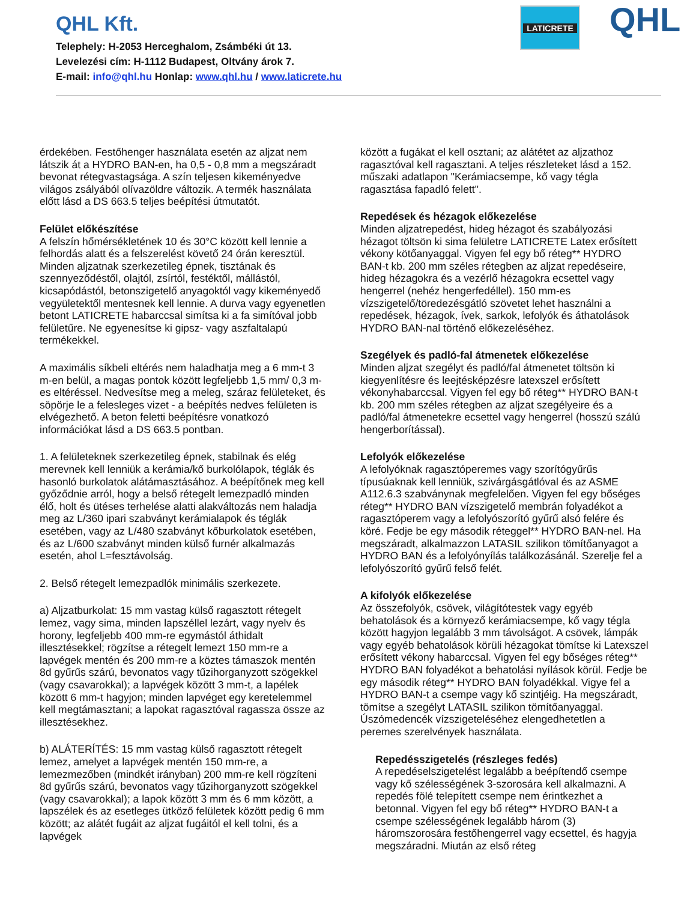QHL Kft.
Telephely: H-2053 Herceghalom, Zsámbéki út 13.
Levelezési cím: H-1112 Budapest, Oltvány árok 7.
E-mail: info@qhl.hu Honlap: www.qhl.hu / www.laticrete.hu
LATICRETE QHL
érdekében. Festőhenger használata esetén az aljzat nem látszik át a HYDRO BAN-en, ha 0,5 - 0,8 mm a megszáradt bevonat rétegvastagsága. A szín teljesen kikeményedve világos zsályából olívazöldre változik. A termék használata előtt lásd a DS 663.5 teljes beépítési útmutatót.
Felület előkészítése
A felszín hőmérsékletének 10 és 30°C között kell lennie a felhordás alatt és a felszerelést követő 24 órán keresztül. Minden aljzatnak szerkezetileg épnek, tisztának és szennyeződéstől, olajtól, zsírtól, festéktől, mállástól, kicsapódástól, betonszigetelő anyagoktól vagy kikeményedő vegyületektől mentesnek kell lennie. A durva vagy egyenetlen betont LATICRETE habarccsal simítsa ki a fa simítóval jobb felületűre. Ne egyenesítse ki gipsz- vagy aszfaltalapú termékekkel.
A maximális síkbeli eltérés nem haladhatja meg a 6 mm-t 3 m-en belül, a magas pontok között legfeljebb 1,5 mm/ 0,3 m-es eltéréssel. Nedvesítse meg a meleg, száraz felületeket, és söpörje le a felesleges vizet - a beépítés nedves felületen is elvégezhető. A beton feletti beépítésre vonatkozó információkat lásd a DS 663.5 pontban.
1. A felületeknek szerkezetileg épnek, stabilnak és elég merevnek kell lenniük a kerámia/kő burkolólapok, téglák és hasonló burkolatok alátámasztásához. A beépítőnek meg kell győződnie arról, hogy a belső rétegelt lemezpadló minden élő, holt és ütéses terhelése alatti alakváltozás nem haladja meg az L/360 ipari szabványt kerámialapok és téglák esetében, vagy az L/480 szabványt kőburkolatok esetében, és az L/600 szabványt minden külső furnér alkalmazás esetén, ahol L=fesztávolság.
2. Belső rétegelt lemezpadlók minimális szerkezete.
a) Aljzatburkolat: 15 mm vastag külső ragasztott rétegelt lemez, vagy sima, minden lapszéllel lezárt, vagy nyelv és horony, legfeljebb 400 mm-re egymástól áthidalt illesztésekkel; rögzítse a rétegelt lemezt 150 mm-re a lapvégek mentén és 200 mm-re a köztes támaszok mentén 8d gyűrűs szárú, bevonatos vagy tűzihorganyzott szögekkel (vagy csavarokkal); a lapvégek között 3 mm-t, a lapélek között 6 mm-t hagyjon; minden lapvéget egy keretelemmel kell megtámasztani; a lapokat ragasztóval ragassza össze az illesztésekhez.
b) ALÁTERÍTÉS: 15 mm vastag külső ragasztott rétegelt lemez, amelyet a lapvégek mentén 150 mm-re, a lemezmezőben (mindkét irányban) 200 mm-re kell rögzíteni 8d gyűrűs szárú, bevonatos vagy tűzihorganyzott szögekkel (vagy csavarokkal); a lapok között 3 mm és 6 mm között, a lapszélek és az esetleges ütköző felületek között pedig 6 mm között; az alátét fugáit az aljzat fugáitól el kell tolni, és a lapvégek
között a fugákat el kell osztani; az alátétet az aljzathoz ragasztóval kell ragasztani. A teljes részleteket lásd a 152. műszaki adatlapon "Kerámiacsempe, kő vagy tégla ragasztása fapadló felett".
Repedések és hézagok előkezelése
Minden aljzatrepedést, hideg hézagot és szabályozási hézagot töltsön ki sima felületre LATICRETE Latex erősített vékony kötőanyaggal. Vigyen fel egy bő réteg** HYDRO BAN-t kb. 200 mm széles rétegben az aljzat repedéseire, hideg hézagokra és a vezérlő hézagokra ecsettel vagy hengerrel (nehéz hengerfedéllel). 150 mm-es vízszigetelő/töredezésgátló szövetet lehet használni a repedések, hézagok, ívek, sarkok, lefolyók és áthatolások HYDRO BAN-nal történő előkezeléséhez.
Szegélyek és padló-fal átmenetek előkezelése
Minden aljzat szegélyt és padló/fal átmenetet töltsön ki kiegyenlítésre és leejtésképzésre latexszel erősített vékonyhabarccsal. Vigyen fel egy bő réteg** HYDRO BAN-t kb. 200 mm széles rétegben az aljzat szegélyeire és a padló/fal átmenetekre ecsettel vagy hengerrel (hosszú szálú hengerborítással).
Lefolyók előkezelése
A lefolyóknak ragasztóperemes vagy szorítógyűrűs típusúaknak kell lenniük, szivárgásgátlóval és az ASME A112.6.3 szabványnak megfelelően. Vigyen fel egy bőséges réteg** HYDRO BAN vízszigetelő membrán folyadékot a ragasztóperem vagy a lefolyószorító gyűrű alsó felére és köré. Fedje be egy második réteggel** HYDRO BAN-nel. Ha megszáradt, alkalmazzon LATASIL szilikon tömítőanyagot a HYDRO BAN és a lefolyónyílás találkozásánál. Szerelje fel a lefolyószorító gyűrű felső felét.
A kifolyók előkezelése
Az összefolyók, csövek, világítótestek vagy egyéb behatolások és a környező kerámiacsempe, kő vagy tégla között hagyjon legalább 3 mm távolságot. A csövek, lámpák vagy egyéb behatolások körüli hézagokat tömítse ki Latexszel erősített vékony habarccsal. Vigyen fel egy bőséges réteg** HYDRO BAN folyadékot a behatolási nyílások körül. Fedje be egy második réteg** HYDRO BAN folyadékkal. Vigye fel a HYDRO BAN-t a csempe vagy kő szintjéig. Ha megszáradt, tömítse a szegélyt LATASIL szilikon tömítőanyaggal. Úszómedencék vízszigeteléséhez elengedhetetlen a peremes szerelvények használata.
Repedésszigetelés (részleges fedés)
A repedéselszigetelést legalább a beépítendő csempe vagy kő szélességének 3-szorosára kell alkalmazni. A repedés fölé telepített csempe nem érintkezhet a betonnal. Vigyen fel egy bő réteg** HYDRO BAN-t a csempe szélességének legalább három (3) háromszorosára festőhengerrel vagy ecsettel, és hagyja megszáradni. Miután az első réteg